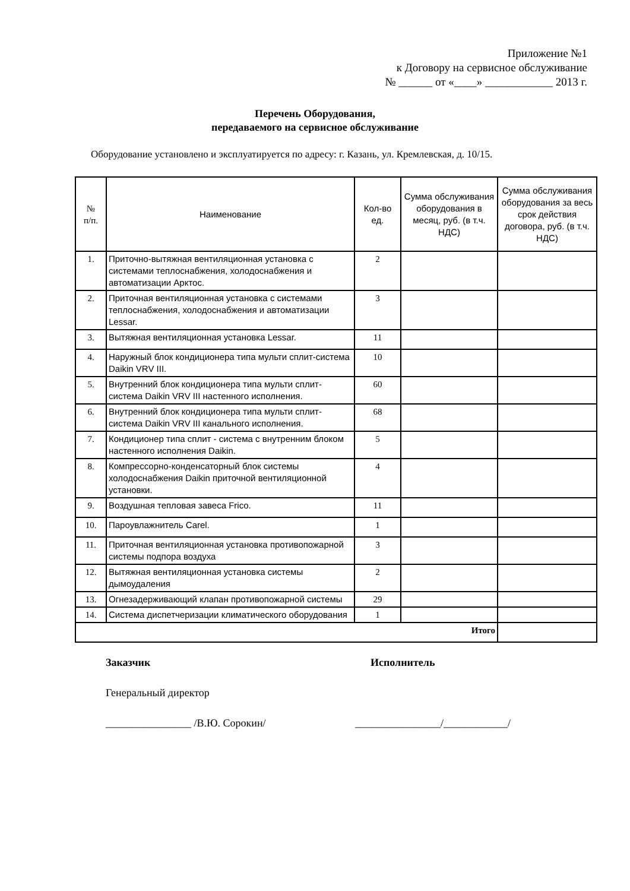Приложение №1
к Договору на сервисное обслуживание
№ ______ от «____» ____________ 2013 г.
Перечень Оборудования,
передаваемого на сервисное обслуживание
Оборудование установлено и эксплуатируется по адресу: г. Казань, ул. Кремлевская, д. 10/15.
| № п/п. | Наименование | Кол-во ед. | Сумма обслуживания оборудования в месяц, руб. (в т.ч. НДС) | Сумма обслуживания оборудования за весь срок действия договора, руб. (в т.ч. НДС) |
| --- | --- | --- | --- | --- |
| 1. | Приточно-вытяжная вентиляционная установка с системами теплоснабжения, холодоснабжения и автоматизации Арктос. | 2 | | |
| 2. | Приточная вентиляционная установка с системами теплоснабжения, холодоснабжения и автоматизации Lessar. | 3 | | |
| 3. | Вытяжная вентиляционная установка Lessar. | 11 | | |
| 4. | Наружный блок кондиционера типа мульти сплит-система Daikin VRV III. | 10 | | |
| 5. | Внутренний блок кондиционера типа мульти сплит-система Daikin VRV III настенного исполнения. | 60 | | |
| 6. | Внутренний блок кондиционера типа мульти сплит-система Daikin VRV III канального исполнения. | 68 | | |
| 7. | Кондиционер типа сплит - система с внутренним блоком настенного исполнения Daikin. | 5 | | |
| 8. | Компрессорно-конденсаторный блок системы холодоснабжения Daikin приточной вентиляционной установки. | 4 | | |
| 9. | Воздушная тепловая завеса Frico. | 11 | | |
| 10. | Пароувлажнитель Carel. | 1 | | |
| 11. | Приточная вентиляционная установка противопожарной системы подпора воздуха | 3 | | |
| 12. | Вытяжная вентиляционная установка системы дымоудаления | 2 | | |
| 13. | Огнезадерживающий клапан противопожарной системы | 29 | | |
| 14. | Система диспетчеризации климатического оборудования | 1 | | |
| Итого | | | | |
Заказчик Исполнитель
Генеральный директор
________________ /В.Ю. Сорокин/ ________________/____________/